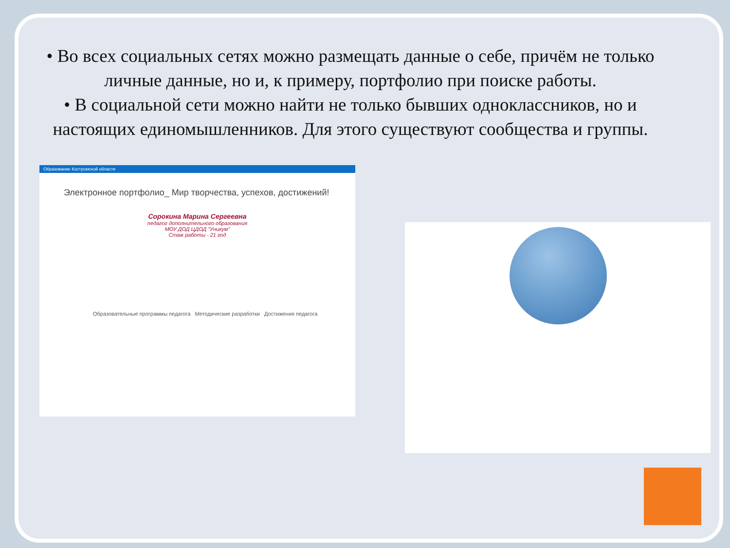• Во всех социальных сетях можно размещать данные о себе, причём не только личные данные, но и, к примеру, портфолио при поиске работы.
• В социальной сети можно найти не только бывших одноклассников, но и настоящих единомышленников. Для этого существуют сообщества и группы.
Образование Костромской области
Электронное портфолио_ Мир творчества, успехов, достижений!
Сорокина Марина Сергеевна
педагог дополнительного образования
МОУ ДОД ЦДОД "Уникум"
Стаж работы - 21 год
Образовательные программы педагога Методические разработки Достижения педагога